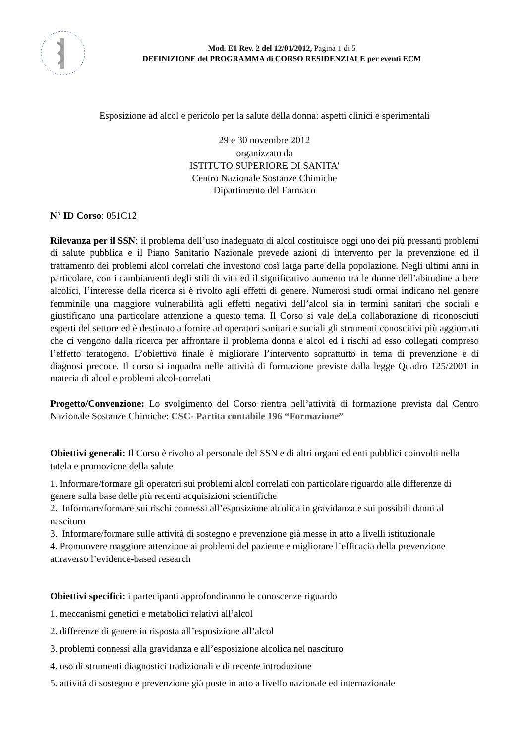Mod. E1 Rev. 2 del 12/01/2012, Pagina 1 di 5
DEFINIZIONE del PROGRAMMA di CORSO RESIDENZIALE per eventi ECM
Esposizione ad alcol e pericolo per la salute della donna: aspetti clinici e sperimentali
29 e 30 novembre 2012
organizzato da
ISTITUTO SUPERIORE DI SANITA'
Centro Nazionale Sostanze Chimiche
Dipartimento del Farmaco
N° ID Corso: 051C12
Rilevanza per il SSN: il problema dell’uso inadeguato di alcol costituisce oggi uno dei più pressanti problemi di salute pubblica e il Piano Sanitario Nazionale prevede azioni di intervento per la prevenzione ed il trattamento dei problemi alcol correlati che investono così larga parte della popolazione. Negli ultimi anni in particolare, con i cambiamenti degli stili di vita ed il significativo aumento tra le donne dell’abitudine a bere alcolici, l’interesse della ricerca si è rivolto agli effetti di genere. Numerosi studi ormai indicano nel genere femminile una maggiore vulnerabilità agli effetti negativi dell’alcol sia in termini sanitari che sociali e giustificano una particolare attenzione a questo tema. Il Corso si vale della collaborazione di riconosciuti esperti del settore ed è destinato a fornire ad operatori sanitari e sociali gli strumenti conoscitivi più aggiornati che ci vengono dalla ricerca per affrontare il problema donna e alcol ed i rischi ad esso collegati compreso l’effetto teratogeno. L’obiettivo finale è migliorare l’intervento soprattutto in tema di prevenzione e di diagnosi precoce. Il corso si inquadra nelle attività di formazione previste dalla legge Quadro 125/2001 in materia di alcol e problemi alcol-correlati
Progetto/Convenzione: Lo svolgimento del Corso rientra nell’attività di formazione prevista dal Centro Nazionale Sostanze Chimiche: CSC- Partita contabile 196 “Formazione”
Obiettivi generali: Il Corso è rivolto al personale del SSN e di altri organi ed enti pubblici coinvolti nella tutela e promozione della salute
1. Informare/formare gli operatori sui problemi alcol correlati con particolare riguardo alle differenze di genere sulla base delle più recenti acquisizioni scientifiche
2. Informare/formare sui rischi connessi all’esposizione alcolica in gravidanza e sui possibili danni al nascituro
3. Informare/formare sulle attività di sostegno e prevenzione già messe in atto a livelli istituzionale
4. Promuovere maggiore attenzione ai problemi del paziente e migliorare l’efficacia della prevenzione attraverso l’evidence-based research
Obiettivi specifici: i partecipanti approfondiranno le conoscenze riguardo
1. meccanismi genetici e metabolici relativi all’alcol
2. differenze di genere in risposta all’esposizione all’alcol
3. problemi connessi alla gravidanza e all’esposizione alcolica nel nascituro
4. uso di strumenti diagnostici tradizionali e di recente introduzione
5. attività di sostegno e prevenzione già poste in atto a livello nazionale ed internazionale